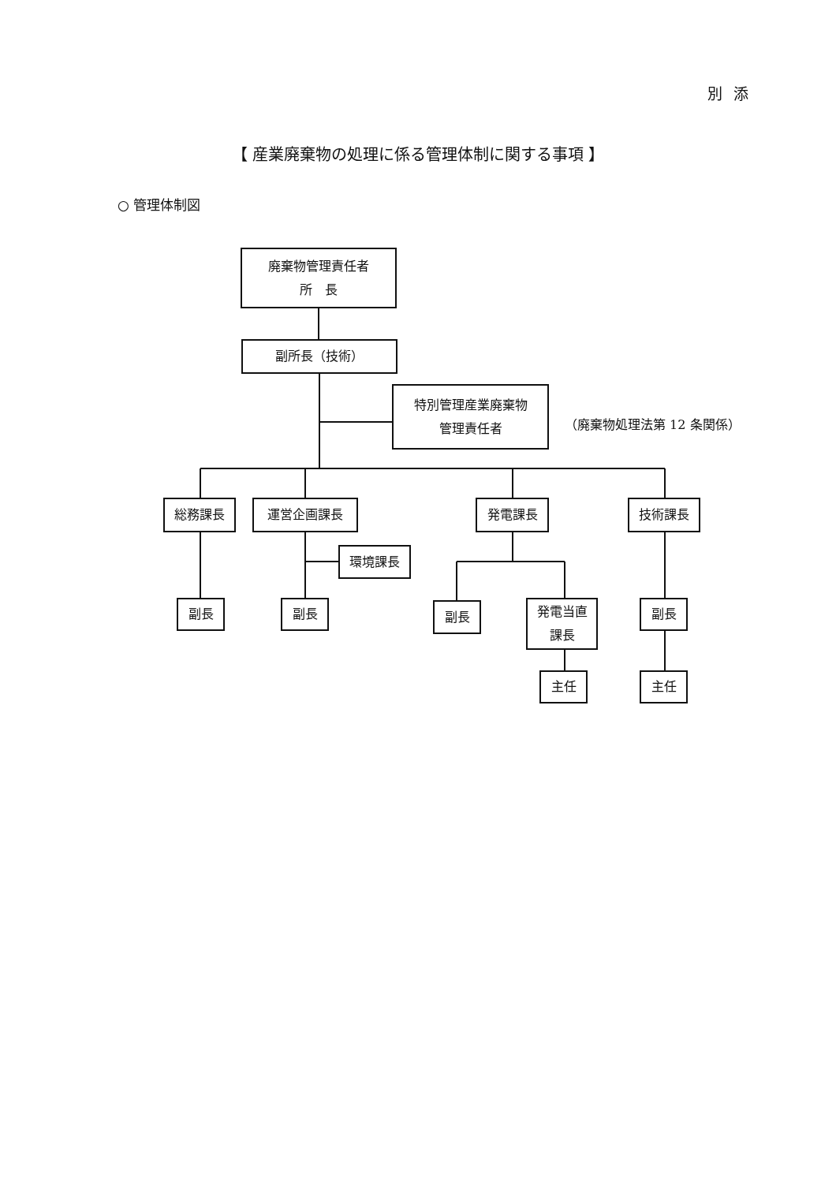別添
【 産業廃棄物の処理に係る管理体制に関する事項 】
○ 管理体制図
廃棄物管理責任者
所　長
副所長（技術）
特別管理産業廃棄物
管理責任者
（廃棄物処理法第 12 条関係）
総務課長 運営企画課長 発電課長 技術課長
環境課長
副長 副長
副長
発電当直
課長
副長
主任 主任